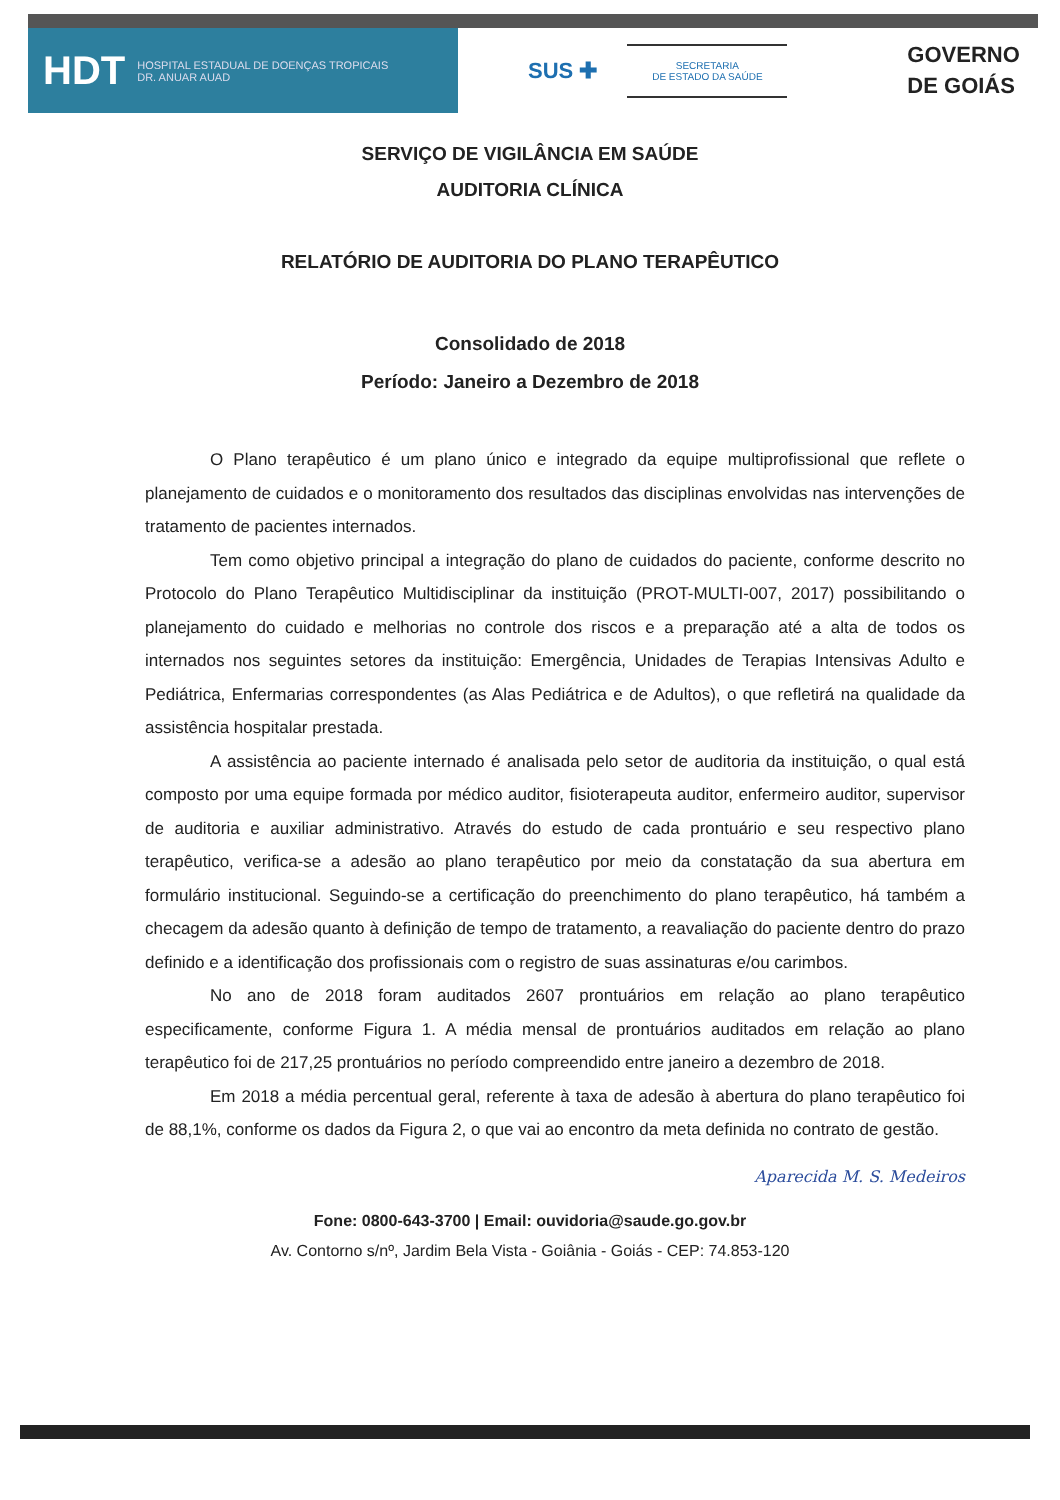HDT HOSPITAL ESTADUAL DE DOENÇAS TROPICAIS
DR. ANUAR AUAD
SUS ✚
SECRETARIA
DE ESTADO DA SAÚDE
GOVERNO
DE GOIÁS
SERVIÇO DE VIGILÂNCIA EM SAÚDE
AUDITORIA CLÍNICA
RELATÓRIO DE AUDITORIA DO PLANO TERAPÊUTICO
Consolidado de 2018
Período: Janeiro a Dezembro de 2018
O Plano terapêutico é um plano único e integrado da equipe multiprofissional que reflete o planejamento de cuidados e o monitoramento dos resultados das disciplinas envolvidas nas intervenções de tratamento de pacientes internados.
Tem como objetivo principal a integração do plano de cuidados do paciente, conforme descrito no Protocolo do Plano Terapêutico Multidisciplinar da instituição (PROT-MULTI-007, 2017) possibilitando o planejamento do cuidado e melhorias no controle dos riscos e a preparação até a alta de todos os internados nos seguintes setores da instituição: Emergência, Unidades de Terapias Intensivas Adulto e Pediátrica, Enfermarias correspondentes (as Alas Pediátrica e de Adultos), o que refletirá na qualidade da assistência hospitalar prestada.
A assistência ao paciente internado é analisada pelo setor de auditoria da instituição, o qual está composto por uma equipe formada por médico auditor, fisioterapeuta auditor, enfermeiro auditor, supervisor de auditoria e auxiliar administrativo. Através do estudo de cada prontuário e seu respectivo plano terapêutico, verifica-se a adesão ao plano terapêutico por meio da constatação da sua abertura em formulário institucional. Seguindo-se a certificação do preenchimento do plano terapêutico, há também a checagem da adesão quanto à definição de tempo de tratamento, a reavaliação do paciente dentro do prazo definido e a identificação dos profissionais com o registro de suas assinaturas e/ou carimbos.
No ano de 2018 foram auditados 2607 prontuários em relação ao plano terapêutico especificamente, conforme Figura 1. A média mensal de prontuários auditados em relação ao plano terapêutico foi de 217,25 prontuários no período compreendido entre janeiro a dezembro de 2018.
Em 2018 a média percentual geral, referente à taxa de adesão à abertura do plano terapêutico foi de 88,1%, conforme os dados da Figura 2, o que vai ao encontro da meta definida no contrato de gestão.
Aparecida M. S. Medeiros
Fone: 0800-643-3700 | Email: ouvidoria@saude.go.gov.br
Av. Contorno s/nº, Jardim Bela Vista - Goiânia - Goiás - CEP: 74.853-120